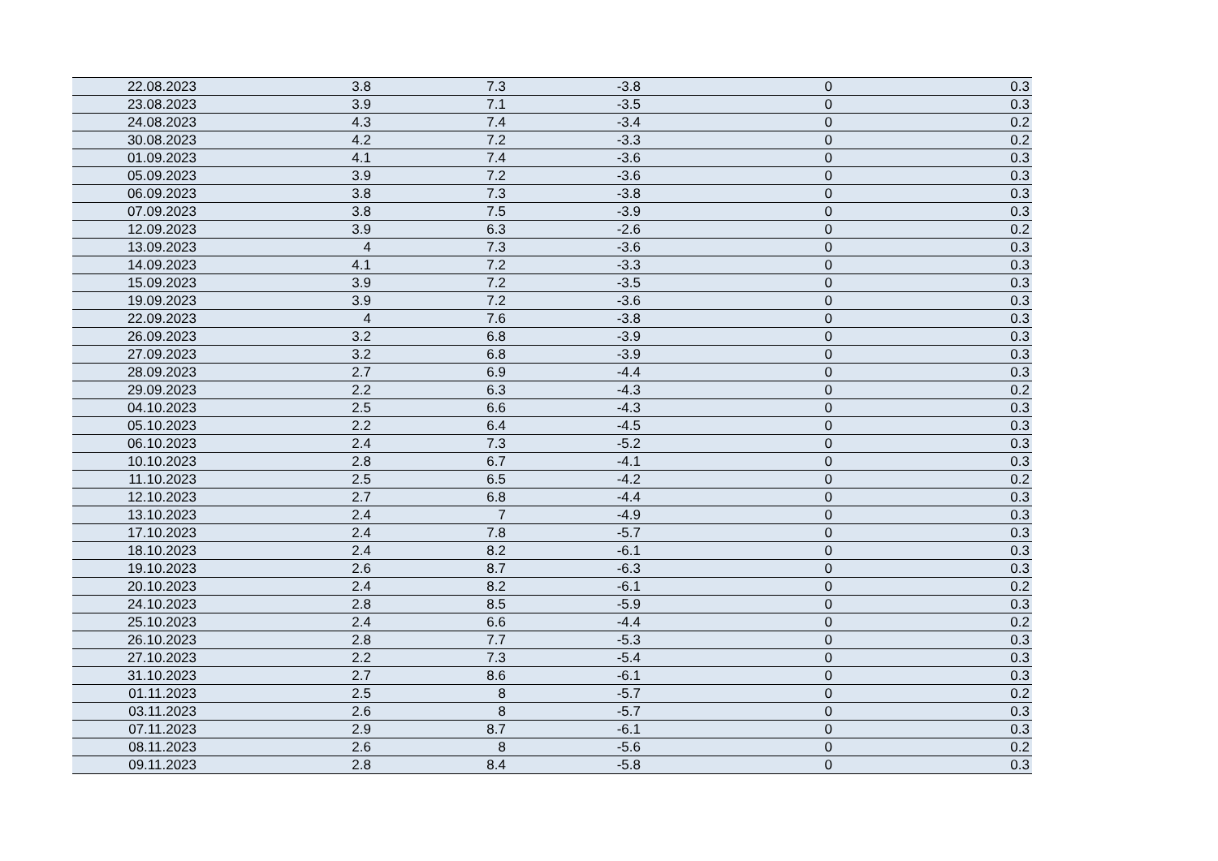| 22.08.2023 | 3.8 | 7.3 | -3.8 | 0 | 0.3 |
| 23.08.2023 | 3.9 | 7.1 | -3.5 | 0 | 0.3 |
| 24.08.2023 | 4.3 | 7.4 | -3.4 | 0 | 0.2 |
| 30.08.2023 | 4.2 | 7.2 | -3.3 | 0 | 0.2 |
| 01.09.2023 | 4.1 | 7.4 | -3.6 | 0 | 0.3 |
| 05.09.2023 | 3.9 | 7.2 | -3.6 | 0 | 0.3 |
| 06.09.2023 | 3.8 | 7.3 | -3.8 | 0 | 0.3 |
| 07.09.2023 | 3.8 | 7.5 | -3.9 | 0 | 0.3 |
| 12.09.2023 | 3.9 | 6.3 | -2.6 | 0 | 0.2 |
| 13.09.2023 | 4 | 7.3 | -3.6 | 0 | 0.3 |
| 14.09.2023 | 4.1 | 7.2 | -3.3 | 0 | 0.3 |
| 15.09.2023 | 3.9 | 7.2 | -3.5 | 0 | 0.3 |
| 19.09.2023 | 3.9 | 7.2 | -3.6 | 0 | 0.3 |
| 22.09.2023 | 4 | 7.6 | -3.8 | 0 | 0.3 |
| 26.09.2023 | 3.2 | 6.8 | -3.9 | 0 | 0.3 |
| 27.09.2023 | 3.2 | 6.8 | -3.9 | 0 | 0.3 |
| 28.09.2023 | 2.7 | 6.9 | -4.4 | 0 | 0.3 |
| 29.09.2023 | 2.2 | 6.3 | -4.3 | 0 | 0.2 |
| 04.10.2023 | 2.5 | 6.6 | -4.3 | 0 | 0.3 |
| 05.10.2023 | 2.2 | 6.4 | -4.5 | 0 | 0.3 |
| 06.10.2023 | 2.4 | 7.3 | -5.2 | 0 | 0.3 |
| 10.10.2023 | 2.8 | 6.7 | -4.1 | 0 | 0.3 |
| 11.10.2023 | 2.5 | 6.5 | -4.2 | 0 | 0.2 |
| 12.10.2023 | 2.7 | 6.8 | -4.4 | 0 | 0.3 |
| 13.10.2023 | 2.4 | 7 | -4.9 | 0 | 0.3 |
| 17.10.2023 | 2.4 | 7.8 | -5.7 | 0 | 0.3 |
| 18.10.2023 | 2.4 | 8.2 | -6.1 | 0 | 0.3 |
| 19.10.2023 | 2.6 | 8.7 | -6.3 | 0 | 0.3 |
| 20.10.2023 | 2.4 | 8.2 | -6.1 | 0 | 0.2 |
| 24.10.2023 | 2.8 | 8.5 | -5.9 | 0 | 0.3 |
| 25.10.2023 | 2.4 | 6.6 | -4.4 | 0 | 0.2 |
| 26.10.2023 | 2.8 | 7.7 | -5.3 | 0 | 0.3 |
| 27.10.2023 | 2.2 | 7.3 | -5.4 | 0 | 0.3 |
| 31.10.2023 | 2.7 | 8.6 | -6.1 | 0 | 0.3 |
| 01.11.2023 | 2.5 | 8 | -5.7 | 0 | 0.2 |
| 03.11.2023 | 2.6 | 8 | -5.7 | 0 | 0.3 |
| 07.11.2023 | 2.9 | 8.7 | -6.1 | 0 | 0.3 |
| 08.11.2023 | 2.6 | 8 | -5.6 | 0 | 0.2 |
| 09.11.2023 | 2.8 | 8.4 | -5.8 | 0 | 0.3 |